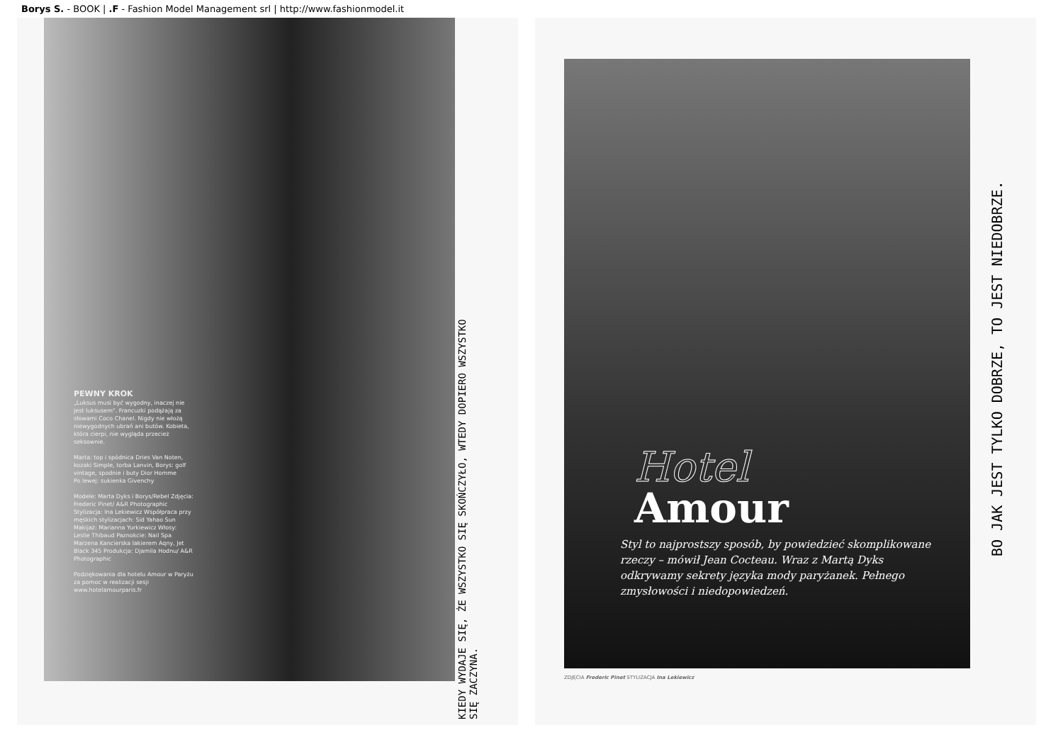Borys S. - BOOK | .F - Fashion Model Management srl | http://www.fashionmodel.it
PEWNY KROK
„Luksus musi być wygodny, inaczej nie jest luksusem". Francuzki podążają za słowami Coco Chanel. Nigdy nie włożą niewygodnych ubrań ani butów. Kobieta, która cierpi, nie wygląda przecież seksownie.
Marta: top i spódnica Dries Van Noten, kozaki Simple, torba Lanvin, Borys: golf vintage, spodnie i buty Dior Homme
Po lewej: sukienka Givenchy
Modele: Marta Dyks i Borys/Rebel Zdjęcia: Frederic Pinet/ A&R Photographic Stylizacja: Ina Lekiewicz Współpraca przy męskich stylizacjach: Sid Yahao Sun Makijaż: Marianna Yurkiewicz Włosy: Leslie Thibaud Paznokcie: Nail Spa Marzena Kancierska lakierem Aqny, Jet Black 345 Produkcja: Djamila Hodnu/ A&R Photographic
Podziękowania dla hotelu Amour w Paryżu za pomoc w realizacji sesji www.hotelamourparis.fr
KIEDY WYDAJE SIĘ, ŻE WSZYSTKO SIĘ SKOŃCZYŁO, WTEDY DOPIERO WSZYSTKO SIĘ ZACZYNA.
Hotel
Amour
Styl to najprostszy sposób, by powiedzieć skomplikowane rzeczy – mówił Jean Cocteau. Wraz z Martą Dyks odkrywamy sekrety języka mody paryżanek. Pełnego zmysłowości i niedopowiedzeń.
ZDJĘCIA Frederic Pinet STYLIZACJA Ina Lekiewicz
BO JAK JEST TYLKO DOBRZE, TO JEST NIEDOBRZE.